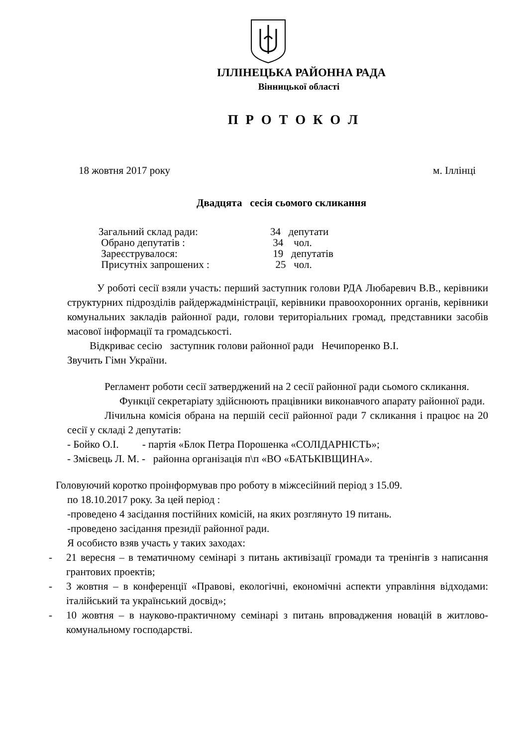ІЛЛІНЕЦЬКА РАЙОННА РАДА
Вінницької області
П Р О Т О К О Л
18 жовтня 2017 року м. Іллінці
Двадцята сесія сьомого скликання
| Загальний склад ради: | 34 депутати |
| Обрано депутатів : | 34 чол. |
| Зареєструвалося: | 19 депутатів |
| Присутніх запрошених : | 25 чол. |
У роботі сесії взяли участь: перший заступник голови РДА Любаревич В.В., керівники структурних підрозділів райдержадміністрації, керівники правоохоронних органів, керівники комунальних закладів районної ради, голови територіальних громад, представники засобів масової інформації та громадськості.
Відкриває сесію заступник голови районної ради Нечипоренко В.І.
Звучить Гімн України.
Регламент роботи сесії затверджений на 2 сесії районної ради сьомого скликання.
Функції секретаріату здійснюють працівники виконавчого апарату районної ради.
Лічильна комісія обрана на першій сесії районної ради 7 скликання і працює на 20 сесії у складі 2 депутатів:
- Бойко О.І. - партія «Блок Петра Порошенка «СОЛІДАРНІСТЬ»;
- Змієвець Л. М. - районна організація п\п «ВО «БАТЬКІВЩИНА».
Головуючий коротко проінформував про роботу в міжсесійний період з 15.09.
по 18.10.2017 року. За цей період :
-проведено 4 засідання постійних комісій, на яких розглянуто 19 питань.
-проведено засідання президії районної ради.
Я особисто взяв участь у таких заходах:
- 21 вересня – в тематичному семінарі з питань активізації громади та тренінгів з написання грантових проектів;
- 3 жовтня – в конференції «Правові, екологічні, економічні аспекти управління відходами: італійський та український досвід»;
- 10 жовтня – в науково-практичному семінарі з питань впровадження новацій в житлово-комунальному господарстві.